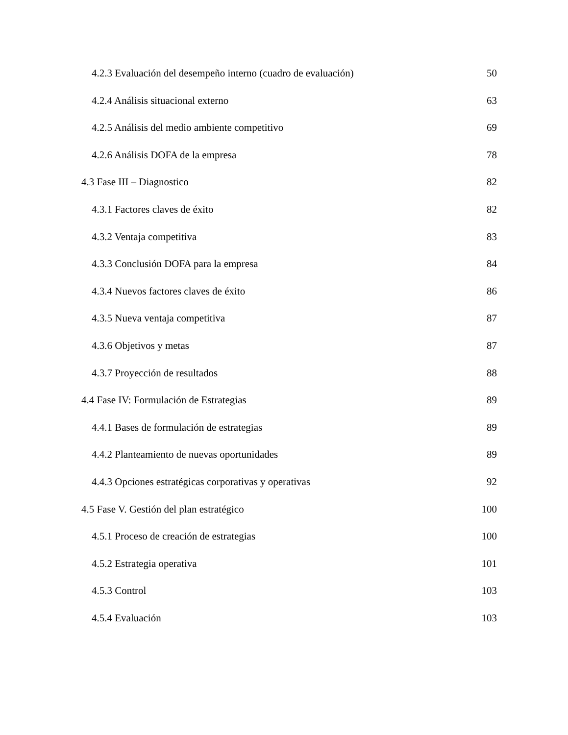4.2.3 Evaluación del desempeño interno (cuadro de evaluación) 50
4.2.4 Análisis situacional externo 63
4.2.5 Análisis del medio ambiente competitivo 69
4.2.6 Análisis DOFA de la empresa 78
4.3 Fase III – Diagnostico 82
4.3.1 Factores claves de éxito 82
4.3.2 Ventaja competitiva 83
4.3.3 Conclusión DOFA para la empresa 84
4.3.4 Nuevos factores claves de éxito 86
4.3.5 Nueva ventaja competitiva 87
4.3.6 Objetivos y metas 87
4.3.7 Proyección de resultados 88
4.4 Fase IV: Formulación de Estrategias 89
4.4.1 Bases de formulación de estrategias 89
4.4.2 Planteamiento de nuevas oportunidades 89
4.4.3 Opciones estratégicas corporativas y operativas 92
4.5 Fase V. Gestión del plan estratégico 100
4.5.1 Proceso de creación de estrategias 100
4.5.2 Estrategia operativa 101
4.5.3 Control 103
4.5.4 Evaluación 103